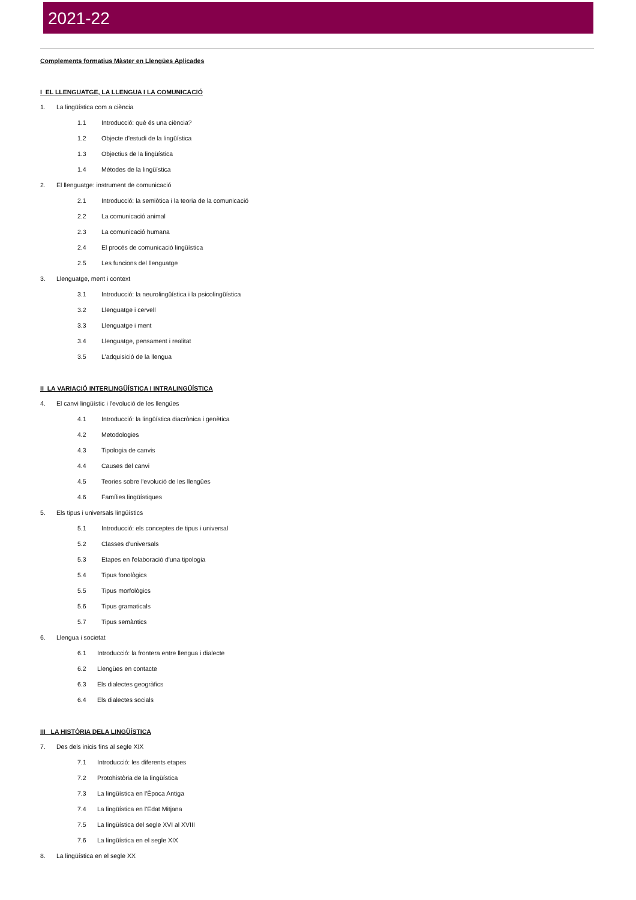2021-22
Complements formatius Màster en Llengües Aplicades
I EL LLENGUATGE, LA LLENGUA I LA COMUNICACIÓ
1. La lingüística com a ciència
1.1 Introducció: què és una ciència?
1.2 Objecte d'estudi de la lingüística
1.3 Objectius de la lingüística
1.4 Mètodes de la lingüística
2. El llenguatge: instrument de comunicació
2.1 Introducció: la semiòtica i la teoria de la comunicació
2.2 La comunicació animal
2.3 La comunicació humana
2.4 El procés de comunicació lingüística
2.5 Les funcions del llenguatge
3. Llenguatge, ment i context
3.1 Introducció: la neurolingüística i la psicolingüística
3.2 Llenguatge i cervell
3.3 Llenguatge i ment
3.4 Llenguatge, pensament i realitat
3.5 L'adquisició de la llengua
II LA VARIACIÓ INTERLINGÜÍSTICA I INTRALINGÜÍSTICA
4. El canvi lingüístic i l'evolució de les llengües
4.1 Introducció: la lingüística diacrònica i genètica
4.2 Metodologies
4.3 Tipologia de canvis
4.4 Causes del canvi
4.5 Teories sobre l'evolució de les llengües
4.6 Famílies lingüístiques
5. Els tipus i universals lingüístics
5.1 Introducció: els conceptes de tipus i universal
5.2 Classes d'universals
5.3 Etapes en l'elaboració d'una tipologia
5.4 Tipus fonològics
5.5 Tipus morfològics
5.6 Tipus gramaticals
5.7 Tipus semàntics
6. Llengua i societat
6.1 Introducció: la frontera entre llengua i dialecte
6.2 Llengües en contacte
6.3 Els dialectes geogràfics
6.4 Els dialectes socials
III LA HISTÒRIA DELA LINGÜÍSTICA
7. Des dels inicis fins al segle XIX
7.1 Introducció: les diferents etapes
7.2 Protohistòria de la lingüística
7.3 La lingüística en l'Època Antiga
7.4 La lingüística en l'Edat Mitjana
7.5 La lingüística del segle XVI al XVIII
7.6 La lingüística en el segle XIX
8. La lingüística en el segle XX